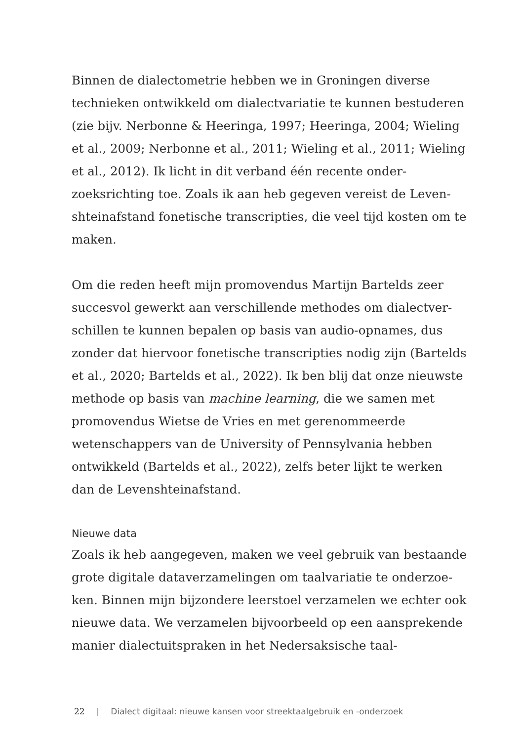Binnen de dialectometrie hebben we in Groningen diverse technieken ontwikkeld om dialectvariatie te kunnen bestude­ren (zie bijv. Nerbonne & Heeringa, 1997; Heeringa, 2004; Wieling et al., 2009; Nerbonne et al., 2011; Wieling et al., 2011; Wieling et al., 2012). Ik licht in dit verband één recente onder­zoeksrichting toe. Zoals ik aan heb gegeven vereist de Leven­shteinafstand fonetische transcripties, die veel tijd kosten om te maken.
Om die reden heeft mijn promovendus Martijn Bartelds zeer succesvol gewerkt aan verschillende methodes om dialectver­schillen te kunnen bepalen op basis van audio-opnames, dus zonder dat hiervoor fonetische transcripties nodig zijn (Bar­telds et al., 2020; Bartelds et al., 2022). Ik ben blij dat onze nieuwste methode op basis van machine learning, die we samen met promovendus Wietse de Vries en met gerenommeerde wetenschappers van de University of Pennsylvania hebben ontwikkeld (Bartelds et al., 2022), zelfs beter lijkt te werken dan de Levenshteinafstand.
Nieuwe data
Zoals ik heb aangegeven, maken we veel gebruik van bestaande grote digitale dataverzamelingen om taalvariatie te onderzoe­ken. Binnen mijn bijzondere leerstoel verzamelen we echter ook nieuwe data. We verzamelen bijvoorbeeld op een aanspre­kende manier dialectuitspraken in het Nedersaksische taal-
22 | Dialect digitaal: nieuwe kansen voor streektaalgebruik en -onderzoek